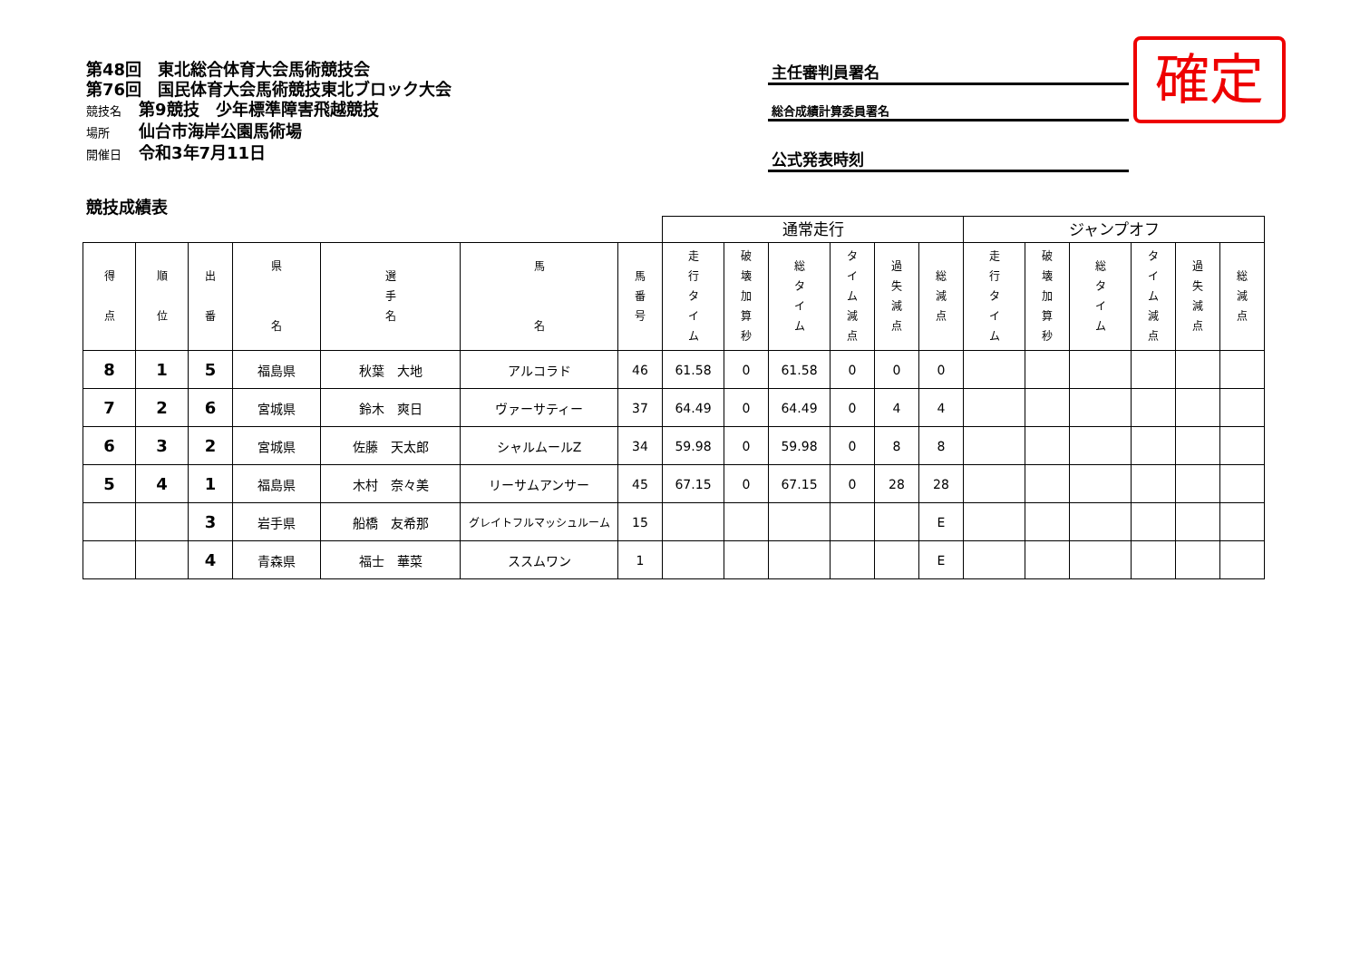第48回　東北総合体育大会馬術競技会
第76回　国民体育大会馬術競技東北ブロック大会
競技名 第9競技　少年標準障害飛越競技
場所 仙台市海岸公園馬術場
開催日 令和3年7月11日
主任審判員署名
総合成績計算委員署名
公式発表時刻
確定
競技成績表
| | | | | | | | 通常走行 | | | | | | ジャンプオフ | | | | | |
| 得 点 | 順 位 | 出 番 | 県 名 | 選 手 名 | 馬 名 | 馬 番 号 | 走 行 タ イ ム | 破 壊 加 算 秒 | 総 タ イ ム | タ イ ム 減 点 | 過 失 減 点 | 総 減 点 | 走 行 タ イ ム | 破 壊 加 算 秒 | 総 タ イ ム | タ イ ム 減 点 | 過 失 減 点 | 総 減 点 |
| 8 | 1 | 5 | 福島県 | 秋葉 大地 | アルコラド | 46 | 61.58 | 0 | 61.58 | 0 | 0 | 0 | | | | | | |
| 7 | 2 | 6 | 宮城県 | 鈴木 爽日 | ヴァーサティー | 37 | 64.49 | 0 | 64.49 | 0 | 4 | 4 | | | | | | |
| 6 | 3 | 2 | 宮城県 | 佐藤 天太郎 | シャルムールZ | 34 | 59.98 | 0 | 59.98 | 0 | 8 | 8 | | | | | | |
| 5 | 4 | 1 | 福島県 | 木村 奈々美 | リーサムアンサー | 45 | 67.15 | 0 | 67.15 | 0 | 28 | 28 | | | | | | |
| | | 3 | 岩手県 | 船橋 友希那 | グレイトフルマッシュルーム | 15 | | | | | | E | | | | | | |
| | | 4 | 青森県 | 福士 華菜 | ススムワン | 1 | | | | | | E | | | | | | |